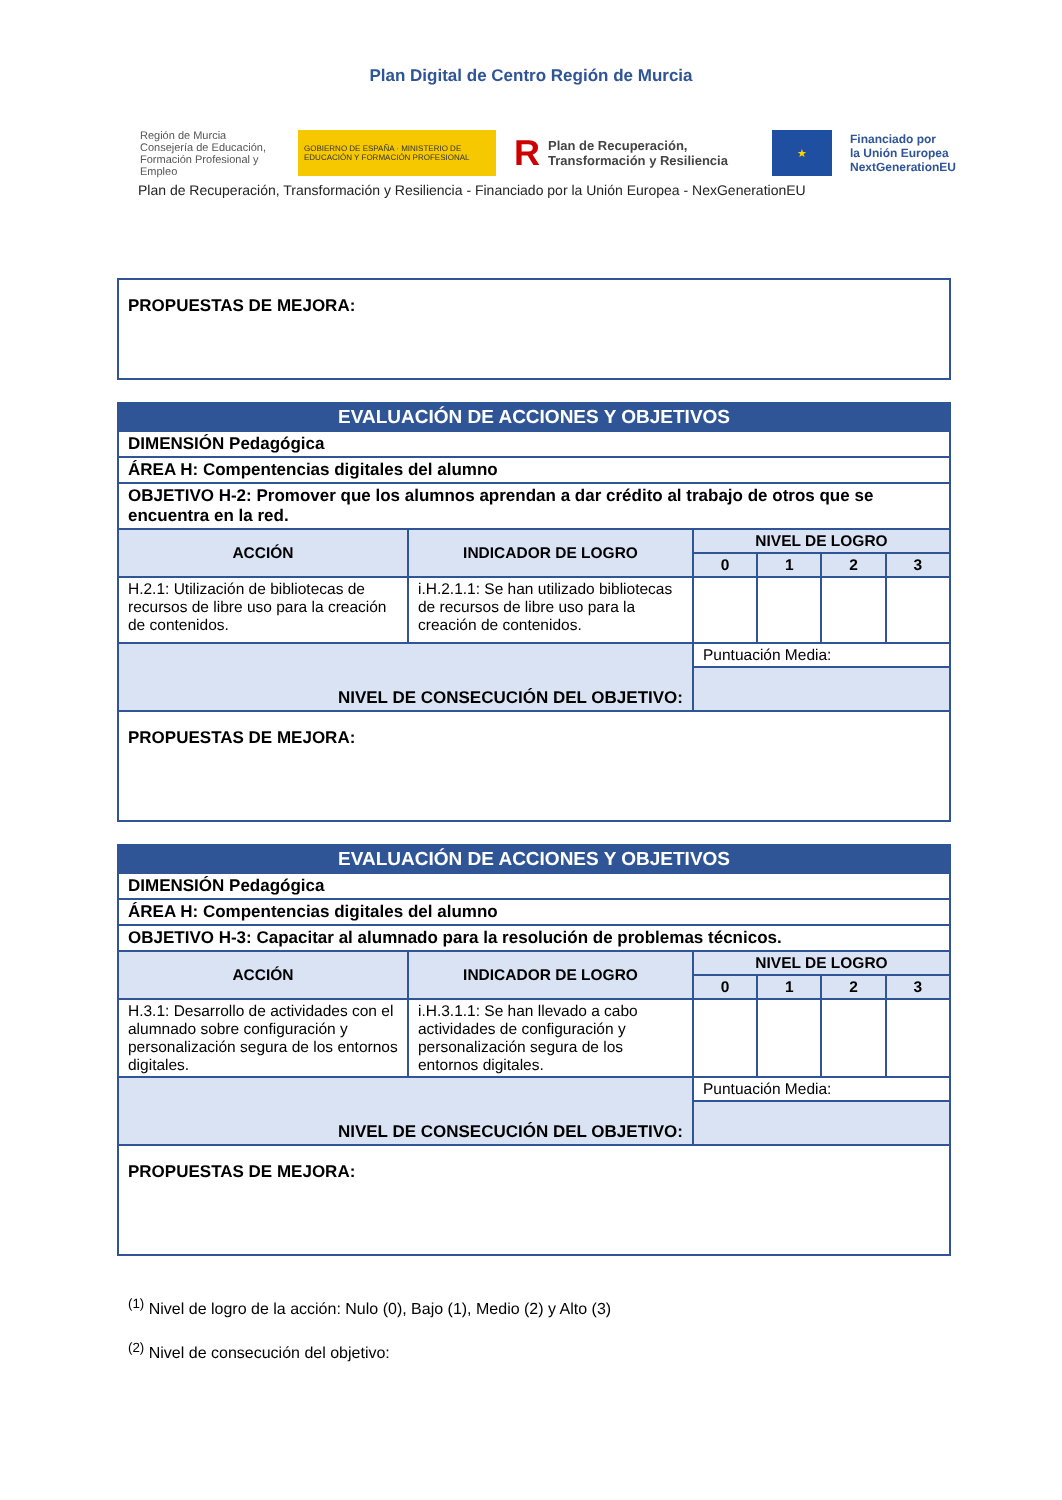Plan Digital de Centro Región de Murcia
Región de Murcia
Consejería de Educación, Formación Profesional y Empleo
GOBIERNO DE ESPAÑA · MINISTERIO DE EDUCACIÓN Y FORMACIÓN PROFESIONAL
R Plan de Recuperación,
Transformación y Resiliencia
★
Financiado por
la Unión Europea
NextGenerationEU
Plan de Recuperación, Transformación y Resiliencia - Financiado por la Unión Europea - NexGenerationEU
| PROPUESTAS DE MEJORA: |
| EVALUACIÓN DE ACCIONES Y OBJETIVOS | | | | | |
| DIMENSIÓN Pedagógica | | | | | |
| ÁREA H: Compentencias digitales del alumno | | | | | |
| OBJETIVO H-2: Promover que los alumnos aprendan a dar crédito al trabajo de otros que se encuentra en la red. | | | | | |
| ACCIÓN | INDICADOR DE LOGRO | NIVEL DE LOGRO | | | |
| | | 0 | 1 | 2 | 3 |
| H.2.1: Utilización de bibliotecas de recursos de libre uso para la creación de contenidos. | i.H.2.1.1: Se han utilizado bibliotecas de recursos de libre uso para la creación de contenidos. | | | | |
| NIVEL DE CONSECUCIÓN DEL OBJETIVO: | | Puntuación Media: | | | |
| PROPUESTAS DE MEJORA: | | | | | |
| EVALUACIÓN DE ACCIONES Y OBJETIVOS | | | | | |
| DIMENSIÓN Pedagógica | | | | | |
| ÁREA H: Compentencias digitales del alumno | | | | | |
| OBJETIVO H-3: Capacitar al alumnado para la resolución de problemas técnicos. | | | | | |
| ACCIÓN | INDICADOR DE LOGRO | NIVEL DE LOGRO | | | |
| | | 0 | 1 | 2 | 3 |
| H.3.1: Desarrollo de actividades con el alumnado sobre configuración y personalización segura de los entornos digitales. | i.H.3.1.1: Se han llevado a cabo actividades de configuración y personalización segura de los entornos digitales. | | | | |
| NIVEL DE CONSECUCIÓN DEL OBJETIVO: | | Puntuación Media: | | | |
| PROPUESTAS DE MEJORA: | | | | | |
<sup>(1)</sup> Nivel de logro de la acción: Nulo (0), Bajo (1), Medio (2) y Alto (3)
<sup>(2)</sup> Nivel de consecución del objetivo: